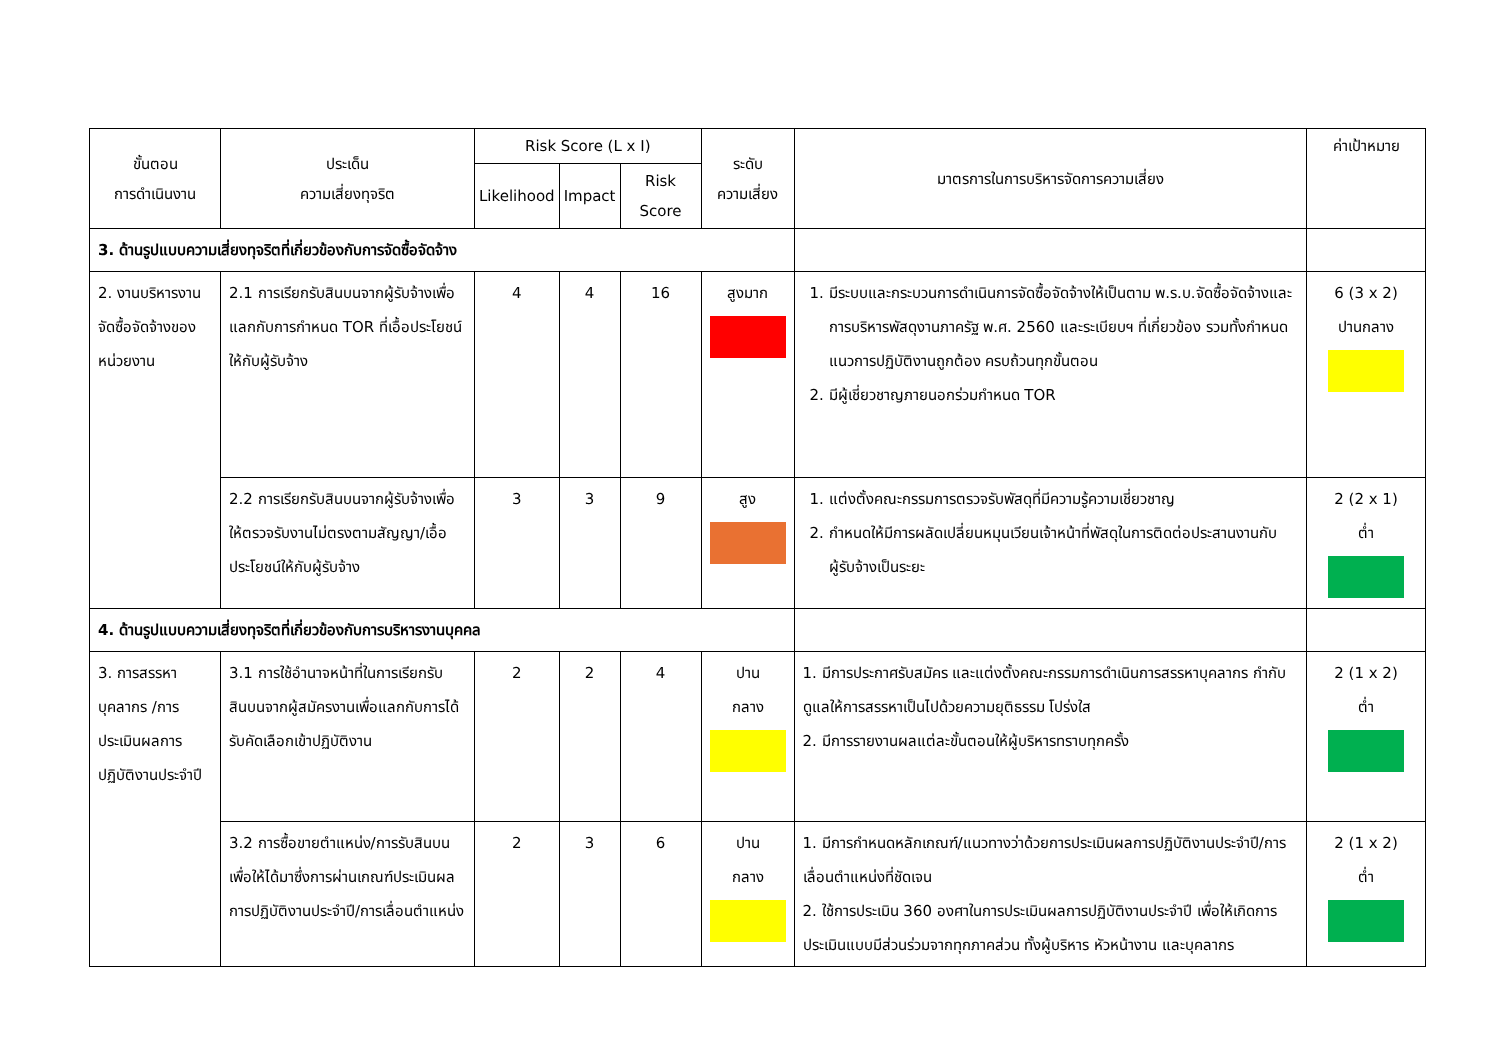| ขั้นตอน การดำเนินงาน | ประเด็น ความเสี่ยงทุจริต | Risk Score (L x I) | | | ระดับ ความเสี่ยง | มาตรการในการบริหารจัดการความเสี่ยง | ค่าเป้าหมาย |
| --- | --- | --- | --- | --- | --- | --- | --- |
| | | Likelihood | Impact | Risk Score | | | |
| 3. ด้านรูปแบบความเสี่ยงทุจริตที่เกี่ยวข้องกับการจัดซื้อจัดจ้าง | | | | | | | |
| 2. งานบริหารงานจัดซื้อจัดจ้างของหน่วยงาน | 2.1 การเรียกรับสินบนจากผู้รับจ้างเพื่อแลกกับการกำหนด TOR ที่เอื้อประโยชน์ให้กับผู้รับจ้าง | 4 | 4 | 16 | สูงมาก | 1. มีระบบและกระบวนการดำเนินการจัดซื้อจัดจ้างให้เป็นตาม พ.ร.บ.จัดซื้อจัดจ้างและการบริหารพัสดุงานภาครัฐ พ.ศ. 2560 และระเบียบฯ ที่เกี่ยวข้อง รวมทั้งกำหนดแนวการปฏิบัติงานถูกต้อง ครบถ้วนทุกขั้นตอน 2. มีผู้เชี่ยวชาญภายนอกร่วมกำหนด TOR | 6 (3 x 2) ปานกลาง |
| | 2.2 การเรียกรับสินบนจากผู้รับจ้างเพื่อให้ตรวจรับงานไม่ตรงตามสัญญา/เอื้อประโยชน์ให้กับผู้รับจ้าง | 3 | 3 | 9 | สูง | 1. แต่งตั้งคณะกรรมการตรวจรับพัสดุที่มีความรู้ความเชี่ยวชาญ 2. กำหนดให้มีการผลัดเปลี่ยนหมุนเวียนเจ้าหน้าที่พัสดุในการติดต่อประสานงานกับผู้รับจ้างเป็นระยะ | 2 (2 x 1) ต่ำ |
| 4. ด้านรูปแบบความเสี่ยงทุจริตที่เกี่ยวข้องกับการบริหารงานบุคคล | | | | | | | |
| 3. การสรรหาบุคลากร /การประเมินผลการปฏิบัติงานประจำปี | 3.1 การใช้อำนาจหน้าที่ในการเรียกรับสินบนจากผู้สมัครงานเพื่อแลกกับการได้รับคัดเลือกเข้าปฏิบัติงาน | 2 | 2 | 4 | ปาน กลาง | 1. มีการประกาศรับสมัคร และแต่งตั้งคณะกรรมการดำเนินการสรรหาบุคลากร กำกับดูแลให้การสรรหาเป็นไปด้วยความยุติธรรม โปร่งใส 2. มีการรายงานผลแต่ละขั้นตอนให้ผู้บริหารทราบทุกครั้ง | 2 (1 x 2) ต่ำ |
| | 3.2 การซื้อขายตำแหน่ง/การรับสินบนเพื่อให้ได้มาซึ่งการผ่านเกณฑ์ประเมินผลการปฏิบัติงานประจำปี/การเลื่อนตำแหน่ง | 2 | 3 | 6 | ปาน กลาง | 1. มีการกำหนดหลักเกณฑ์/แนวทางว่าด้วยการประเมินผลการปฏิบัติงานประจำปี/การเลื่อนตำแหน่งที่ชัดเจน 2. ใช้การประเมิน 360 องศาในการประเมินผลการปฏิบัติงานประจำปี เพื่อให้เกิดการประเมินแบบมีส่วนร่วมจากทุกภาคส่วน ทั้งผู้บริหาร หัวหน้างาน และบุคลากร | 2 (1 x 2) ต่ำ |